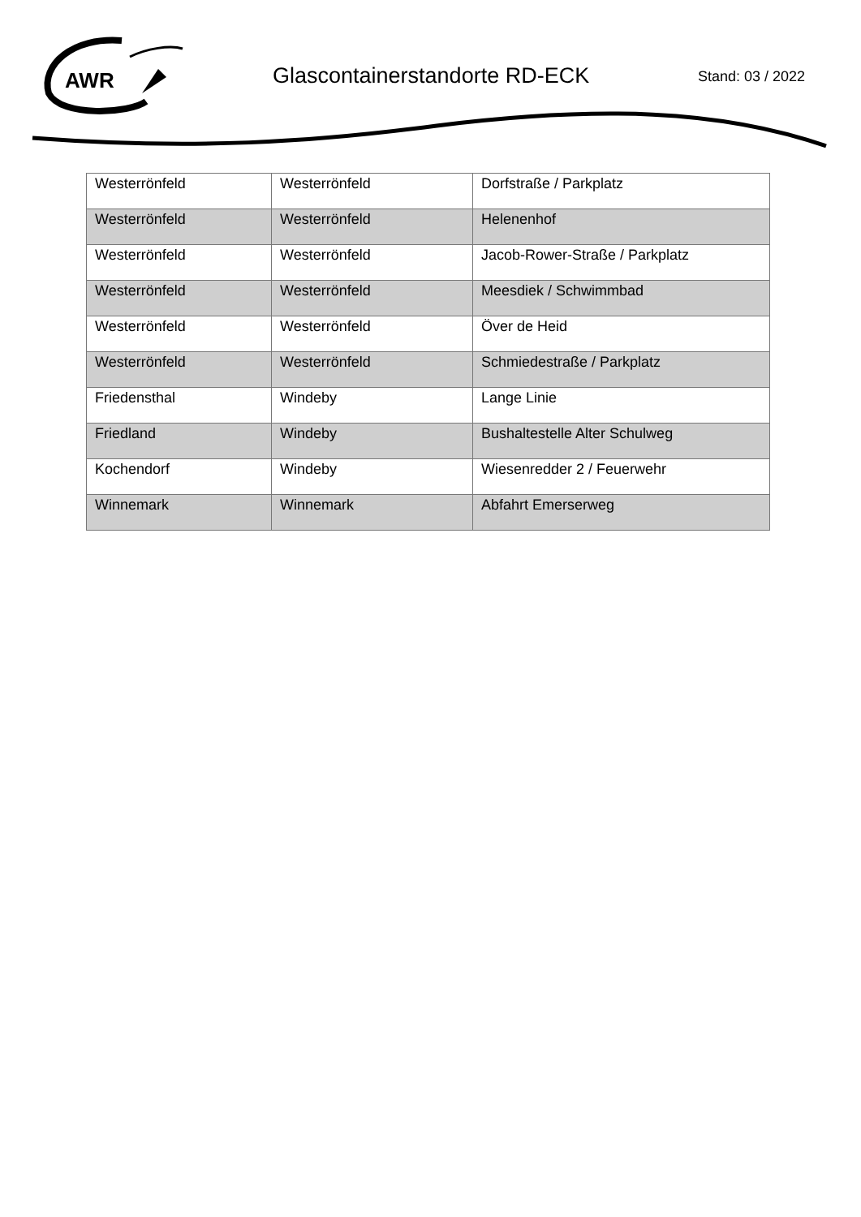AWR
Glascontainerstandorte RD-ECK Stand: 03 / 2022
| Westerrönfeld | Westerrönfeld | Dorfstraße / Parkplatz |
| Westerrönfeld | Westerrönfeld | Helenenhof |
| Westerrönfeld | Westerrönfeld | Jacob-Rower-Straße / Parkplatz |
| Westerrönfeld | Westerrönfeld | Meesdiek / Schwimmbad |
| Westerrönfeld | Westerrönfeld | Över de Heid |
| Westerrönfeld | Westerrönfeld | Schmiedestraße / Parkplatz |
| Friedensthal | Windeby | Lange Linie |
| Friedland | Windeby | Bushaltestelle Alter Schulweg |
| Kochendorf | Windeby | Wiesenredder 2 / Feuerwehr |
| Winnemark | Winnemark | Abfahrt Emerserweg |